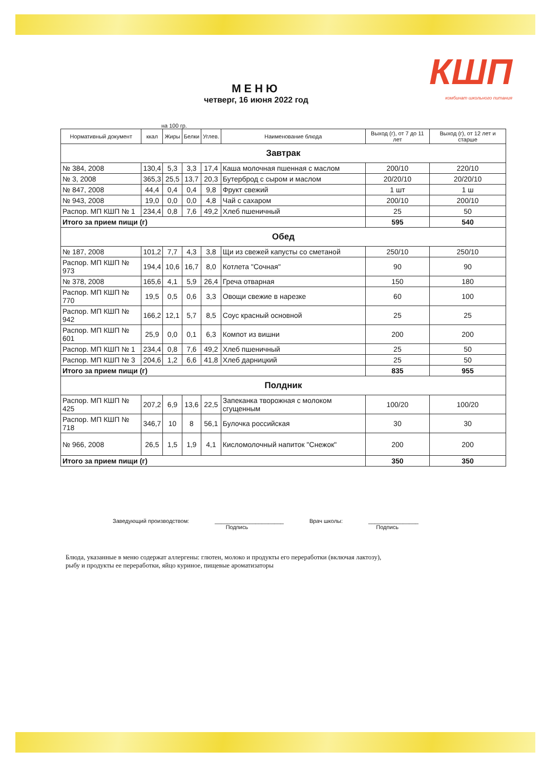КШП
комбинат школьного питания
МЕНЮ
четверг, 16 июня 2022 год
на 100 гр.
| Нормативный документ | ккал | Жиры | Белки | Углев. | Наименование блюда | Выход (г), от 7 до 11 лет | Выход (г), от 12 лет и старше |
| --- | --- | --- | --- | --- | --- | --- | --- |
| Завтрак | | | | | | | |
| № 384, 2008 | 130,4 | 5,3 | 3,3 | 17,4 | Каша молочная пшенная с маслом | 200/10 | 220/10 |
| № 3, 2008 | 365,3 | 25,5 | 13,7 | 20,3 | Бутерброд с сыром и маслом | 20/20/10 | 20/20/10 |
| № 847, 2008 | 44,4 | 0,4 | 0,4 | 9,8 | Фрукт свежий | 1 шт | 1 ш |
| № 943, 2008 | 19,0 | 0,0 | 0,0 | 4,8 | Чай с сахаром | 200/10 | 200/10 |
| Распор. МП КШП № 1 | 234,4 | 0,8 | 7,6 | 49,2 | Хлеб пшеничный | 25 | 50 |
| Итого за прием пищи (г) | | | | | | 595 | 540 |
| Обед | | | | | | | |
| № 187, 2008 | 101,2 | 7,7 | 4,3 | 3,8 | Щи из свежей капусты со сметаной | 250/10 | 250/10 |
| Распор. МП КШП № 973 | 194,4 | 10,6 | 16,7 | 8,0 | Котлета "Сочная" | 90 | 90 |
| № 378, 2008 | 165,6 | 4,1 | 5,9 | 26,4 | Греча отварная | 150 | 180 |
| Распор. МП КШП № 770 | 19,5 | 0,5 | 0,6 | 3,3 | Овощи свежие в нарезке | 60 | 100 |
| Распор. МП КШП № 942 | 166,2 | 12,1 | 5,7 | 8,5 | Соус красный основной | 25 | 25 |
| Распор. МП КШП № 601 | 25,9 | 0,0 | 0,1 | 6,3 | Компот из вишни | 200 | 200 |
| Распор. МП КШП № 1 | 234,4 | 0,8 | 7,6 | 49,2 | Хлеб пшеничный | 25 | 50 |
| Распор. МП КШП № 3 | 204,6 | 1,2 | 6,6 | 41,8 | Хлеб дарницкий | 25 | 50 |
| Итого за прием пищи (г) | | | | | | 835 | 955 |
| Полдник | | | | | | | |
| Распор. МП КШП № 425 | 207,2 | 6,9 | 13,6 | 22,5 | Запеканка творожная с молоком сгущенным | 100/20 | 100/20 |
| Распор. МП КШП № 718 | 346,7 | 10 | 8 | 56,1 | Булочка российская | 30 | 30 |
| № 966, 2008 | 26,5 | 1,5 | 1,9 | 4,1 | Кисломолочный напиток "Снежок" | 200 | 200 |
| Итого за прием пищи (г) | | | | | | 350 | 350 |
Заведующий производством: ______________________
Подпись Врач школы: ________________
Подпись
Блюда, указанные в меню содержат аллергены: глютен, молоко и продукты его переработки (включая лактозу),
рыбу и продукты ее переработки, яйцо куриное, пищевые ароматизаторы